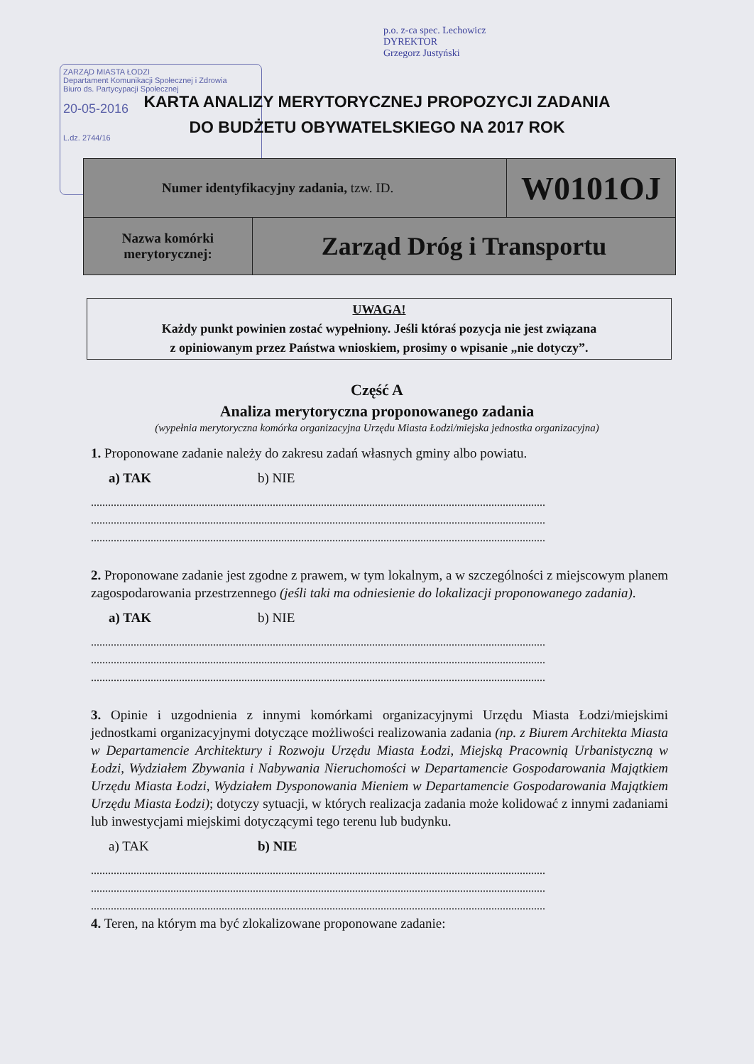ZARZĄD MIASTA ŁODZI
Departament Komunikacji Społecznej i Zdrowia
Biuro ds. Partycypacji Społecznej
20-05-2016
L.dz. 2744/16
p.o. z-ca spec. Lechowicz
DYREKTOR
Grzegorz Justyński
KARTA ANALIZY MERYTORYCZNEJ PROPOZYCJI ZADANIA
DO BUDŻETU OBYWATELSKIEGO NA 2017 ROK
| Numer identyfikacyjny zadania, tzw. ID. | | W0101OJ |
| Nazwa komórki merytorycznej: | Zarząd Dróg i Transportu | |
UWAGA!
Każdy punkt powinien zostać wypełniony. Jeśli któraś pozycja nie jest związana
z opiniowanym przez Państwa wnioskiem, prosimy o wpisanie „nie dotyczy”.
Część A
Analiza merytoryczna proponowanego zadania
(wypełnia merytoryczna komórka organizacyjna Urzędu Miasta Łodzi/miejska jednostka organizacyjna)
1. Proponowane zadanie należy do zakresu zadań własnych gminy albo powiatu.
a) TAK b) NIE
................................................................................................................................................................
................................................................................................................................................................
................................................................................................................................................................
2. Proponowane zadanie jest zgodne z prawem, w tym lokalnym, a w szczególności z miejscowym planem zagospodarowania przestrzennego (jeśli taki ma odniesienie do lokalizacji proponowanego zadania).
a) TAK b) NIE
................................................................................................................................................................
................................................................................................................................................................
................................................................................................................................................................
3. Opinie i uzgodnienia z innymi komórkami organizacyjnymi Urzędu Miasta Łodzi/miejskimi jednostkami organizacyjnymi dotyczące możliwości realizowania zadania (np. z Biurem Architekta Miasta w Departamencie Architektury i Rozwoju Urzędu Miasta Łodzi, Miejską Pracownią Urbanistyczną w Łodzi, Wydziałem Zbywania i Nabywania Nieruchomości w Departamencie Gospodarowania Majątkiem Urzędu Miasta Łodzi, Wydziałem Dysponowania Mieniem w Departamencie Gospodarowania Majątkiem Urzędu Miasta Łodzi); dotyczy sytuacji, w których realizacja zadania może kolidować z innymi zadaniami lub inwestycjami miejskimi dotyczącymi tego terenu lub budynku.
a) TAK b) NIE
................................................................................................................................................................
................................................................................................................................................................
................................................................................................................................................................
4. Teren, na którym ma być zlokalizowane proponowane zadanie: